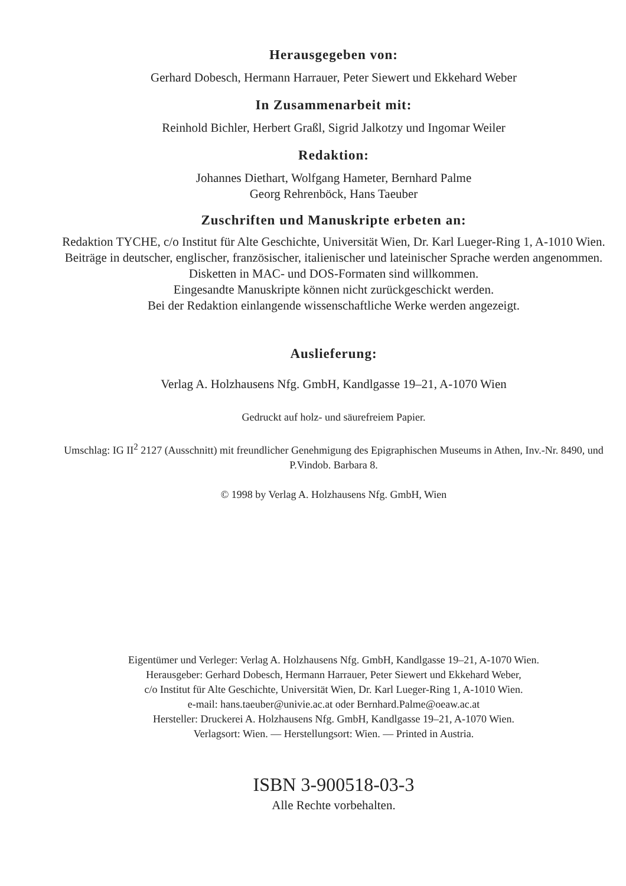Herausgegeben von:
Gerhard Dobesch, Hermann Harrauer, Peter Siewert und Ekkehard Weber
In Zusammenarbeit mit:
Reinhold Bichler, Herbert Graßl, Sigrid Jalkotzy und Ingomar Weiler
Redaktion:
Johannes Diethart, Wolfgang Hameter, Bernhard Palme
Georg Rehrenböck, Hans Taeuber
Zuschriften und Manuskripte erbeten an:
Redaktion TYCHE, c/o Institut für Alte Geschichte, Universität Wien, Dr. Karl Lueger-Ring 1, A-1010 Wien. Beiträge in deutscher, englischer, französischer, italienischer und lateinischer Sprache werden angenommen. Disketten in MAC- und DOS-Formaten sind willkommen.
Eingesandte Manuskripte können nicht zurückgeschickt werden.
Bei der Redaktion einlangende wissenschaftliche Werke werden angezeigt.
Auslieferung:
Verlag A. Holzhausens Nfg. GmbH, Kandlgasse 19–21, A-1070 Wien
Gedruckt auf holz- und säurefreiem Papier.
Umschlag: IG II<sup>2</sup> 2127 (Ausschnitt) mit freundlicher Genehmigung des Epigraphischen Museums in Athen, Inv.-Nr. 8490, und P.Vindob. Barbara 8.
© 1998 by Verlag A. Holzhausens Nfg. GmbH, Wien
Eigentümer und Verleger: Verlag A. Holzhausens Nfg. GmbH, Kandlgasse 19–21, A-1070 Wien.
Herausgeber: Gerhard Dobesch, Hermann Harrauer, Peter Siewert und Ekkehard Weber,
c/o Institut für Alte Geschichte, Universität Wien, Dr. Karl Lueger-Ring 1, A-1010 Wien.
e-mail: hans.taeuber@univie.ac.at oder Bernhard.Palme@oeaw.ac.at
Hersteller: Druckerei A. Holzhausens Nfg. GmbH, Kandlgasse 19–21, A-1070 Wien.
Verlagsort: Wien. — Herstellungsort: Wien. — Printed in Austria.
ISBN 3-900518-03-3
Alle Rechte vorbehalten.